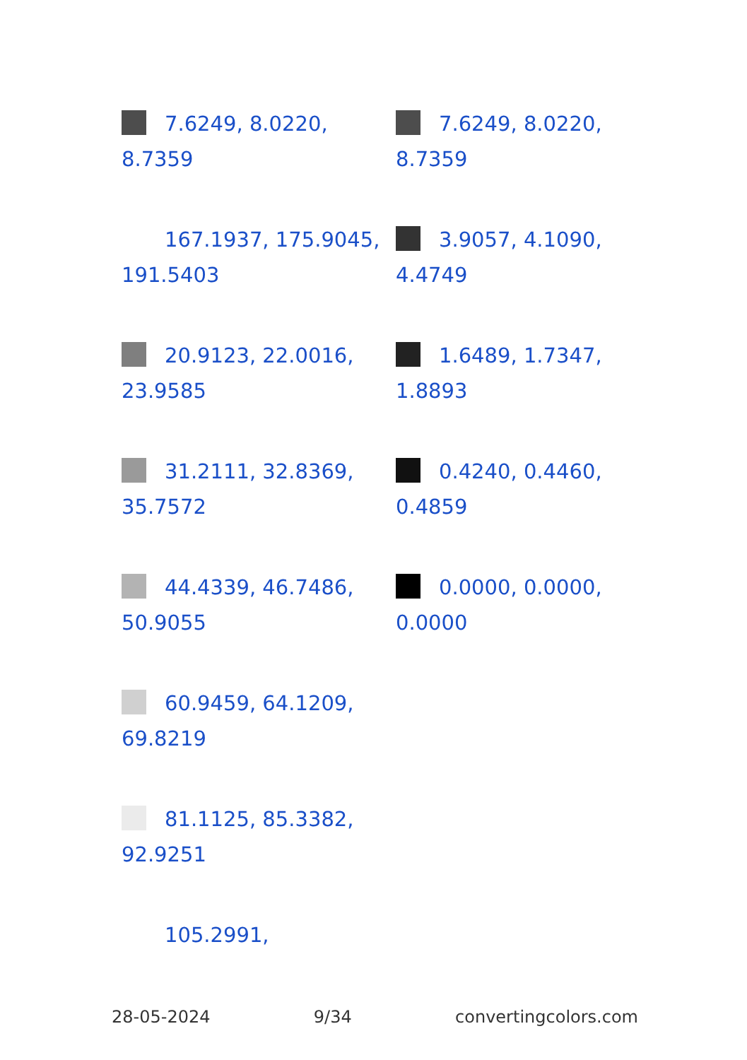7.6249, 8.0220, 8.7359
167.1937, 175.9045, 191.5403
20.9123, 22.0016, 23.9585
31.2111, 32.8369, 35.7572
44.4339, 46.7486, 50.9055
60.9459, 64.1209, 69.8219
81.1125, 85.3382, 92.9251
105.2991,
7.6249, 8.0220, 8.7359
3.9057, 4.1090, 4.4749
1.6489, 1.7347, 1.8893
0.4240, 0.4460, 0.4859
0.0000, 0.0000, 0.0000
28-05-2024 9/34 convertingcolors.com